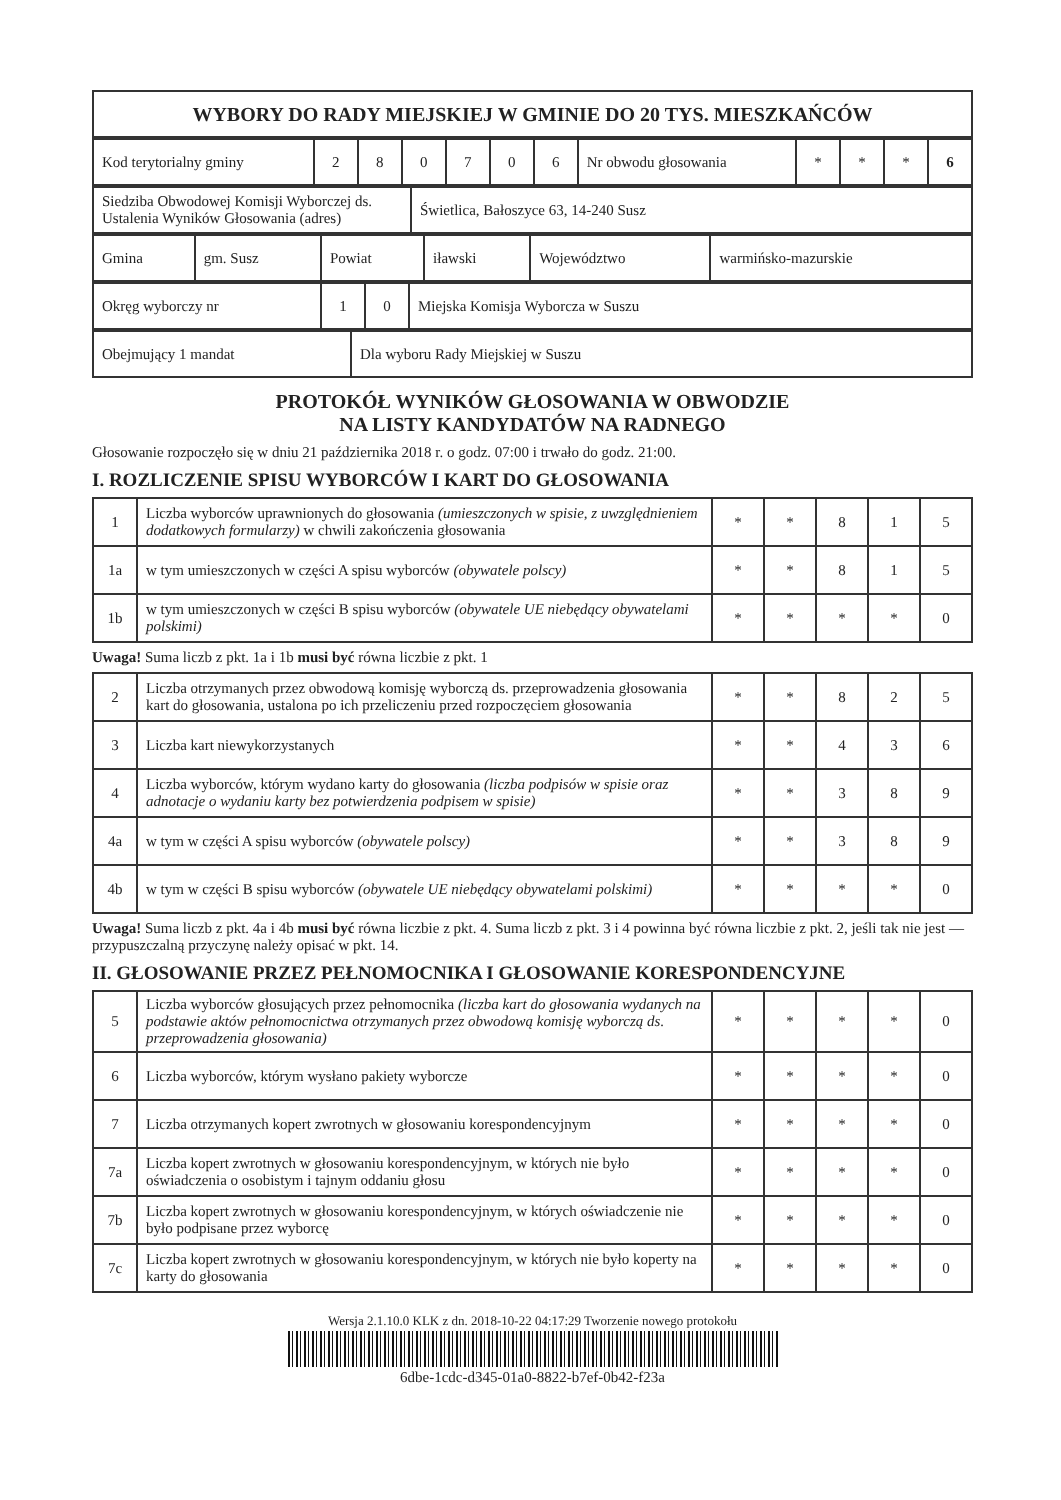| WYBORY DO RADY MIEJSKIEJ W GMINIE DO 20 TYS. MIESZKAŃCÓW |
| Kod terytorialny gminy | 2 | 8 | 0 | 7 | 0 | 6 | Nr obwodu głosowania | * | * | * | 6 |
| Siedziba Obwodowej Komisji Wyborczej ds. Ustalenia Wyników Głosowania (adres) | Świetlica, Bałoszyce 63, 14-240 Susz |
| Gmina | gm. Susz | Powiat | iławski | Województwo | warmińsko-mazurskie |
| Okręg wyborczy nr | 1 | 0 | Miejska Komisja Wyborcza w Suszu |
| Obejmujący 1 mandat | Dla wyboru Rady Miejskiej w Suszu |
PROTOKÓŁ WYNIKÓW GŁOSOWANIA W OBWODZIE
NA LISTY KANDYDATÓW NA RADNEGO
Głosowanie rozpoczęło się w dniu 21 października 2018 r. o godz. 07:00 i trwało do godz. 21:00.
I. ROZLICZENIE SPISU WYBORCÓW I KART DO GŁOSOWANIA
| 1 | Liczba wyborców uprawnionych do głosowania (umieszczonych w spisie, z uwzględnieniem dodatkowych formularzy) w chwili zakończenia głosowania | * | * | 8 | 1 | 5 |
| 1a | w tym umieszczonych w części A spisu wyborców (obywatele polscy) | * | * | 8 | 1 | 5 |
| 1b | w tym umieszczonych w części B spisu wyborców (obywatele UE niebędący obywatelami polskimi) | * | * | * | * | 0 |
Uwaga! Suma liczb z pkt. 1a i 1b musi być równa liczbie z pkt. 1
| 2 | Liczba otrzymanych przez obwodową komisję wyborczą ds. przeprowadzenia głosowania kart do głosowania, ustalona po ich przeliczeniu przed rozpoczęciem głosowania | * | * | 8 | 2 | 5 |
| 3 | Liczba kart niewykorzystanych | * | * | 4 | 3 | 6 |
| 4 | Liczba wyborców, którym wydano karty do głosowania (liczba podpisów w spisie oraz adnotacje o wydaniu karty bez potwierdzenia podpisem w spisie) | * | * | 3 | 8 | 9 |
| 4a | w tym w części A spisu wyborców (obywatele polscy) | * | * | 3 | 8 | 9 |
| 4b | w tym w części B spisu wyborców (obywatele UE niebędący obywatelami polskimi) | * | * | * | * | 0 |
Uwaga! Suma liczb z pkt. 4a i 4b musi być równa liczbie z pkt. 4. Suma liczb z pkt. 3 i 4 powinna być równa liczbie z pkt. 2, jeśli tak nie jest — przypuszczalną przyczynę należy opisać w pkt. 14.
II. GŁOSOWANIE PRZEZ PEŁNOMOCNIKA I GŁOSOWANIE KORESPONDENCYJNE
| 5 | Liczba wyborców głosujących przez pełnomocnika (liczba kart do głosowania wydanych na podstawie aktów pełnomocnictwa otrzymanych przez obwodową komisję wyborczą ds. przeprowadzenia głosowania) | * | * | * | * | 0 |
| 6 | Liczba wyborców, którym wysłano pakiety wyborcze | * | * | * | * | 0 |
| 7 | Liczba otrzymanych kopert zwrotnych w głosowaniu korespondencyjnym | * | * | * | * | 0 |
| 7a | Liczba kopert zwrotnych w głosowaniu korespondencyjnym, w których nie było oświadczenia o osobistym i tajnym oddaniu głosu | * | * | * | * | 0 |
| 7b | Liczba kopert zwrotnych w głosowaniu korespondencyjnym, w których oświadczenie nie było podpisane przez wyborcę | * | * | * | * | 0 |
| 7c | Liczba kopert zwrotnych w głosowaniu korespondencyjnym, w których nie było koperty na karty do głosowania | * | * | * | * | 0 |
Wersja 2.1.10.0 KLK z dn. 2018-10-22 04:17:29 Tworzenie nowego protokołu
6dbe-1cdc-d345-01a0-8822-b7ef-0b42-f23a